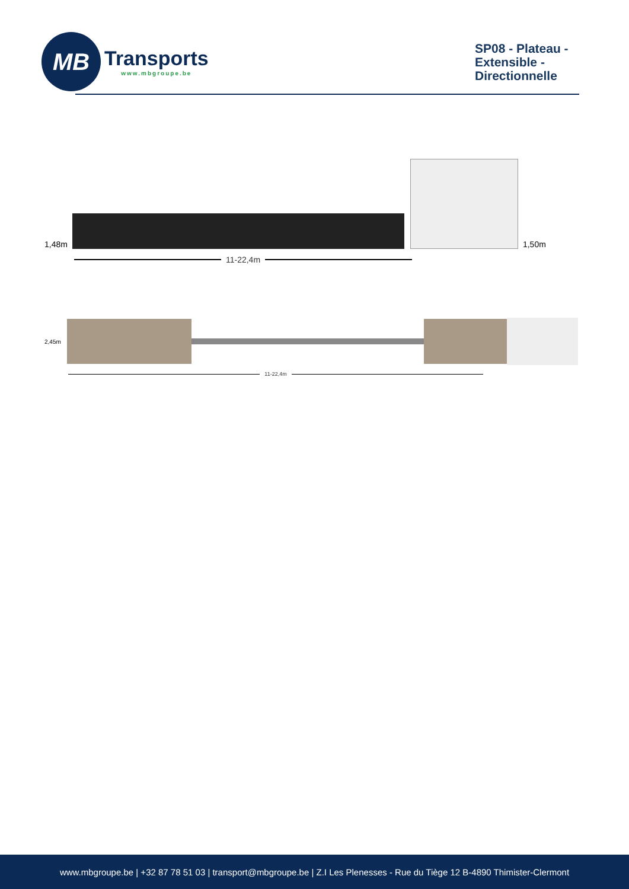MB
Transports
www.mbgroupe.be
SP08 - Plateau - Extensible - Directionnelle
1,48m
1,50m
11-22,4m
2,45m
11-22,4m
www.mbgroupe.be | +32 87 78 51 03 | transport@mbgroupe.be | Z.I Les Plenesses - Rue du Tiège 12 B-4890 Thimister-Clermont